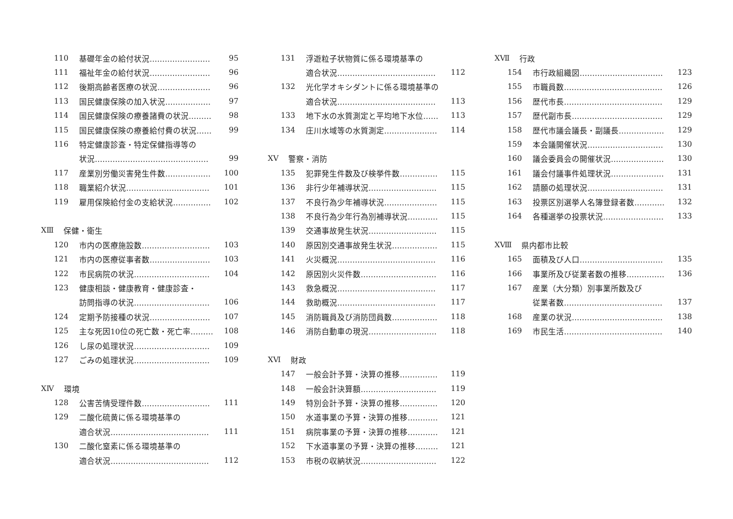110 基礎年金の給付状況…………………… 95
111 福祉年金の給付状況…………………… 96
112 後期高齢者医療の状況………………… 96
113 国民健康保険の加入状況……………… 97
114 国民健康保険の療養諸費の状況……… 98
115 国民健康保険の療養給付費の状況…… 99
116 特定健康診査・特定保健指導等の
状況……………………………………… 99
117 産業別労働災害発生件数……………… 100
118 職業紹介状況…………………………… 101
119 雇用保険給付金の支給状況…………… 102
XⅢ 保健・衛生
120 市内の医療施設数……………………… 103
121 市内の医療従事者数…………………… 103
122 市民病院の状況………………………… 104
123 健康相談・健康教育・健康診査・
訪問指導の状況………………………… 106
124 定期予防接種の状況…………………… 107
125 主な死因10位の死亡数・死亡率……… 108
126 し尿の処理状況………………………… 109
127 ごみの処理状況………………………… 109
XⅣ 環境
128 公害苦情受理件数……………………… 111
129 二酸化硫黄に係る環境基準の
適合状況………………………………… 111
130 二酸化窒素に係る環境基準の
適合状況………………………………… 112
131 浮遊粒子状物質に係る環境基準の
適合状況………………………………… 112
132 光化学オキシダントに係る環境基準の
適合状況………………………………… 113
133 地下水の水質測定と平均地下水位…… 113
134 庄川水域等の水質測定………………… 114
XⅤ 警察・消防
135 犯罪発生件数及び検挙件数…………… 115
136 非行少年補導状況……………………… 115
137 不良行為少年補導状況………………… 115
138 不良行為少年行為別補導状況………… 115
139 交通事故発生状況……………………… 115
140 原因別交通事故発生状況……………… 115
141 火災概況………………………………… 116
142 原因別火災件数………………………… 116
143 救急概況………………………………… 117
144 救助概況………………………………… 117
145 消防職員及び消防団員数……………… 118
146 消防自動車の現況……………………… 118
XⅥ 財政
147 一般会計予算・決算の推移…………… 119
148 一般会計決算額………………………… 119
149 特別会計予算・決算の推移…………… 120
150 水道事業の予算・決算の推移………… 121
151 病院事業の予算・決算の推移………… 121
152 下水道事業の予算・決算の推移……… 121
153 市税の収納状況………………………… 122
XⅦ 行政
154 市行政組織図…………………………… 123
155 市職員数………………………………… 126
156 歴代市長………………………………… 129
157 歴代副市長……………………………… 129
158 歴代市議会議長・副議長……………… 129
159 本会議開催状況………………………… 130
160 議会委員会の開催状況………………… 130
161 議会付議事件処理状況………………… 131
162 請願の処理状況………………………… 131
163 投票区別選挙人名簿登録者数………… 132
164 各種選挙の投票状況…………………… 133
XⅧ 県内都市比較
165 面積及び人口…………………………… 135
166 事業所及び従業者数の推移…………… 136
167 産業（大分類）別事業所数及び
従業者数………………………………… 137
168 産業の状況……………………………… 138
169 市民生活………………………………… 140